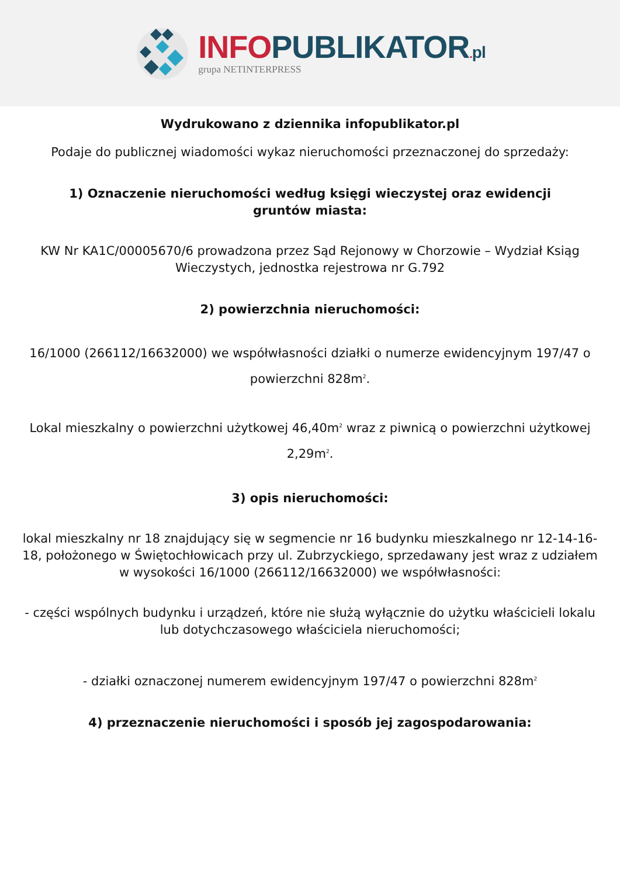INFO PUBLIKATOR. pl
grupa NETINTERPRESS
Wydrukowano z dziennika infopublikator.pl
Podaje do publicznej wiadomości wykaz nieruchomości przeznaczonej do sprzedaży:
1) Oznaczenie nieruchomości według księgi wieczystej oraz ewidencji gruntów miasta:
KW Nr KA1C/00005670/6 prowadzona przez Sąd Rejonowy w Chorzowie – Wydział Ksiąg Wieczystych, jednostka rejestrowa nr G.792
2) powierzchnia nieruchomości:
16/1000 (266112/16632000) we współwłasności działki o numerze ewidencyjnym 197/47 o powierzchni 828m<sup>2</sup>.
Lokal mieszkalny o powierzchni użytkowej 46,40m<sup>2</sup> wraz z piwnicą o powierzchni użytkowej 2,29m<sup>2</sup>.
3) opis nieruchomości:
lokal mieszkalny nr 18 znajdujący się w segmencie nr 16 budynku mieszkalnego nr 12-14-16-18, położonego w Świętochłowicach przy ul. Zubrzyckiego, sprzedawany jest wraz z udziałem w wysokości 16/1000 (266112/16632000) we współwłasności:
- części wspólnych budynku i urządzeń, które nie służą wyłącznie do użytku właścicieli lokalu lub dotychczasowego właściciela nieruchomości;
- działki oznaczonej numerem ewidencyjnym 197/47 o powierzchni 828m<sup>2</sup>
4) przeznaczenie nieruchomości i sposób jej zagospodarowania: